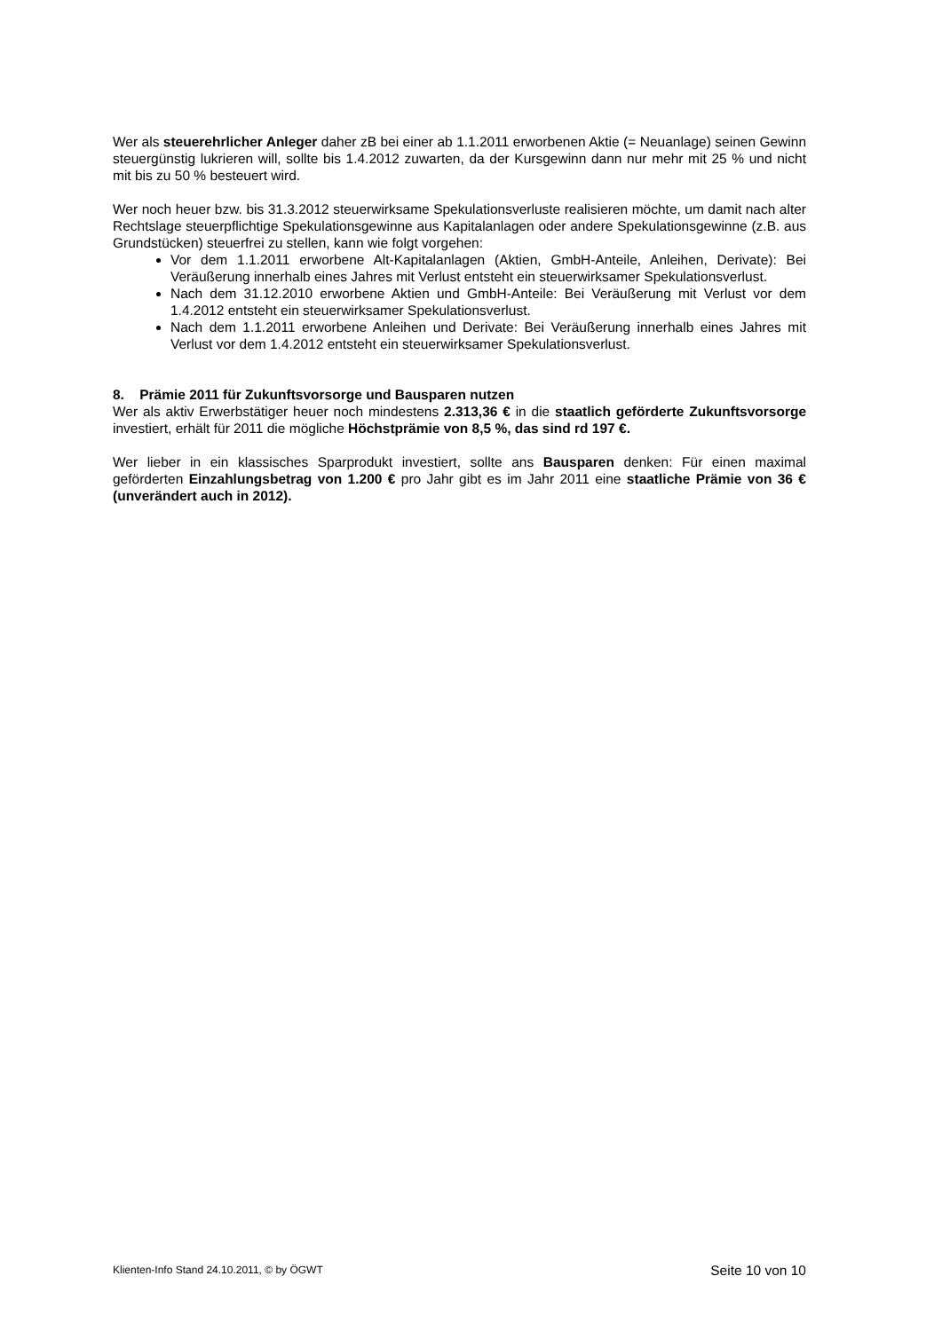Wer als steuerehrlicher Anleger daher zB bei einer ab 1.1.2011 erworbenen Aktie (= Neuanlage) seinen Gewinn steuergünstig lukrieren will, sollte bis 1.4.2012 zuwarten, da der Kursgewinn dann nur mehr mit 25 % und nicht mit bis zu 50 % besteuert wird.
Wer noch heuer bzw. bis 31.3.2012 steuerwirksame Spekulationsverluste realisieren möchte, um damit nach alter Rechtslage steuerpflichtige Spekulationsgewinne aus Kapitalanlagen oder andere Spekulationsgewinne (z.B. aus Grundstücken) steuerfrei zu stellen, kann wie folgt vorgehen:
Vor dem 1.1.2011 erworbene Alt-Kapitalanlagen (Aktien, GmbH-Anteile, Anleihen, Derivate): Bei Veräußerung innerhalb eines Jahres mit Verlust entsteht ein steuerwirksamer Spekulationsverlust.
Nach dem 31.12.2010 erworbene Aktien und GmbH-Anteile: Bei Veräußerung mit Verlust vor dem 1.4.2012 entsteht ein steuerwirksamer Spekulationsverlust.
Nach dem 1.1.2011 erworbene Anleihen und Derivate: Bei Veräußerung innerhalb eines Jahres mit Verlust vor dem 1.4.2012 entsteht ein steuerwirksamer Spekulationsverlust.
8. Prämie 2011 für Zukunftsvorsorge und Bausparen nutzen
Wer als aktiv Erwerbstätiger heuer noch mindestens 2.313,36 € in die staatlich geförderte Zukunftsvorsorge investiert, erhält für 2011 die mögliche Höchstprämie von 8,5 %, das sind rd 197 €.
Wer lieber in ein klassisches Sparprodukt investiert, sollte ans Bausparen denken: Für einen maximal geförderten Einzahlungsbetrag von 1.200 € pro Jahr gibt es im Jahr 2011 eine staatliche Prämie von 36 € (unverändert auch in 2012).
Klienten-Info Stand 24.10.2011, © by ÖGWT Seite 10 von 10